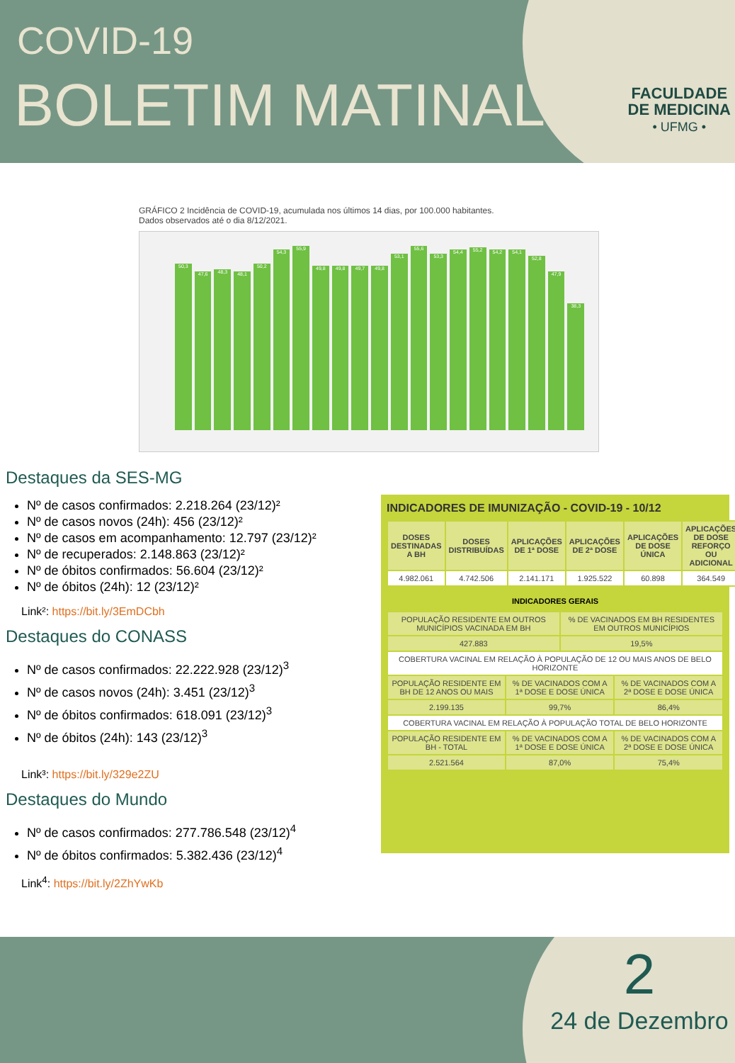COVID-19
BOLETIM MATINAL
FACULDADE
DE MEDICINA
• UFMG •
GRÁFICO 2 Incidência de COVID-19, acumulada nos últimos 14 dias, por 100.000 habitantes.
Dados observados até o dia 8/12/2021.
50,3
47,6
48,3
48,1
50,2
54,3
55,9
49,8
49,8
49,7
49,8
53,1
55,6
53,3
54,4
55,2
54,2
54,1
52,8
47,9
38,3
Destaques da SES-MG
Nº de casos confirmados: 2.218.264 (23/12)²
Nº de casos novos (24h): 456 (23/12)²
Nº de casos em acompanhamento: 12.797 (23/12)²
Nº de recuperados: 2.148.863 (23/12)²
Nº de óbitos confirmados: 56.604 (23/12)²
Nº de óbitos (24h): 12 (23/12)²
Link²: https://bit.ly/3EmDCbh
Destaques do CONASS
Nº de casos confirmados: 22.222.928 (23/12)<sup>3</sup>
Nº de casos novos (24h): 3.451 (23/12)<sup>3</sup>
Nº de óbitos confirmados: 618.091 (23/12)<sup>3</sup>
Nº de óbitos (24h): 143 (23/12)<sup>3</sup>
Link³: https://bit.ly/329e2ZU
Destaques do Mundo
Nº de casos confirmados: 277.786.548 (23/12)<sup>4</sup>
Nº de óbitos confirmados: 5.382.436 (23/12)<sup>4</sup>
Link<sup>4</sup>: https://bit.ly/2ZhYwKb
INDICADORES DE IMUNIZAÇÃO - COVID-19 - 10/12
| DOSES DESTINADAS A BH | DOSES DISTRIBUÍDAS | APLICAÇÕES DE 1ª DOSE | APLICAÇÕES DE 2ª DOSE | APLICAÇÕES DE DOSE ÚNICA | APLICAÇÕES DE DOSE REFORÇO OU ADICIONAL |
| --- | --- | --- | --- | --- | --- |
| 4.982.061 | 4.742.506 | 2.141.171 | 1.925.522 | 60.898 | 364.549 |
INDICADORES GERAIS
| POPULAÇÃO RESIDENTE EM OUTROS MUNICÍPIOS VACINADA EM BH | | % DE VACINADOS EM BH RESIDENTES EM OUTROS MUNICÍPIOS | |
| 427.883 | | 19,5% | |
| COBERTURA VACINAL EM RELAÇÃO À POPULAÇÃO DE 12 OU MAIS ANOS DE BELO HORIZONTE | | | |
| POPULAÇÃO RESIDENTE EM BH DE 12 ANOS OU MAIS | % DE VACINADOS COM A 1ª DOSE E DOSE ÚNICA | | % DE VACINADOS COM A 2ª DOSE E DOSE ÚNICA |
| 2.199.135 | 99,7% | | 86,4% |
| COBERTURA VACINAL EM RELAÇÃO À POPULAÇÃO TOTAL DE BELO HORIZONTE | | | |
| POPULAÇÃO RESIDENTE EM BH - TOTAL | % DE VACINADOS COM A 1ª DOSE E DOSE ÚNICA | | % DE VACINADOS COM A 2ª DOSE E DOSE ÚNICA |
| 2.521.564 | 87,0% | | 75,4% |
2
24 de Dezembro